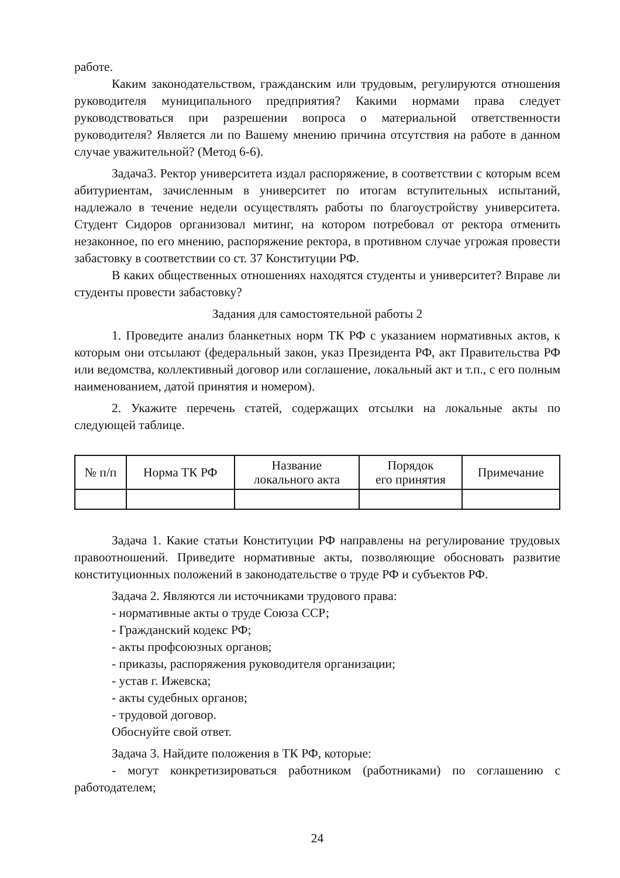работе.
Каким законодательством, гражданским или трудовым, регулируются отношения руководителя муниципального предприятия? Какими нормами права следует руководствоваться при разрешении вопроса о материальной ответственности руководителя? Является ли по Вашему мнению причина отсутствия на работе в данном случае уважительной? (Метод 6-6).
Задача3. Ректор университета издал распоряжение, в соответствии с которым всем абитуриентам, зачисленным в университет по итогам вступительных испытаний, надлежало в течение недели осуществлять работы по благоустройству университета. Студент Сидоров организовал митинг, на котором потребовал от ректора отменить незаконное, по его мнению, распоряжение ректора, в противном случае угрожая провести забастовку в соответствии со ст. 37 Конституции РФ.
В каких общественных отношениях находятся студенты и университет? Вправе ли студенты провести забастовку?
Задания для самостоятельной работы 2
1. Проведите анализ бланкетных норм ТК РФ с указанием нормативных актов, к которым они отсылают (федеральный закон, указ Президента РФ, акт Правительства РФ или ведомства, коллективный договор или соглашение, локальный акт и т.п., с его полным наименованием, датой принятия и номером).
2. Укажите перечень статей, содержащих отсылки на локальные акты по следующей таблице.
| № п/п | Норма ТК РФ | Название локального акта | Порядок его принятия | Примечание |
| --- | --- | --- | --- | --- |
Задача 1. Какие статьи Конституции РФ направлены на регулирование трудовых правоотношений. Приведите нормативные акты, позволяющие обосновать развитие конституционных положений в законодательстве о труде РФ и субъектов РФ.
Задача 2. Являются ли источниками трудового права:
- нормативные акты о труде Союза ССР;
- Гражданский кодекс РФ;
- акты профсоюзных органов;
- приказы, распоряжения руководителя организации;
- устав г. Ижевска;
- акты судебных органов;
- трудовой договор.
Обоснуйте свой ответ.
Задача 3. Найдите положения в ТК РФ, которые:
- могут конкретизироваться работником (работниками) по соглашению с работодателем;
24